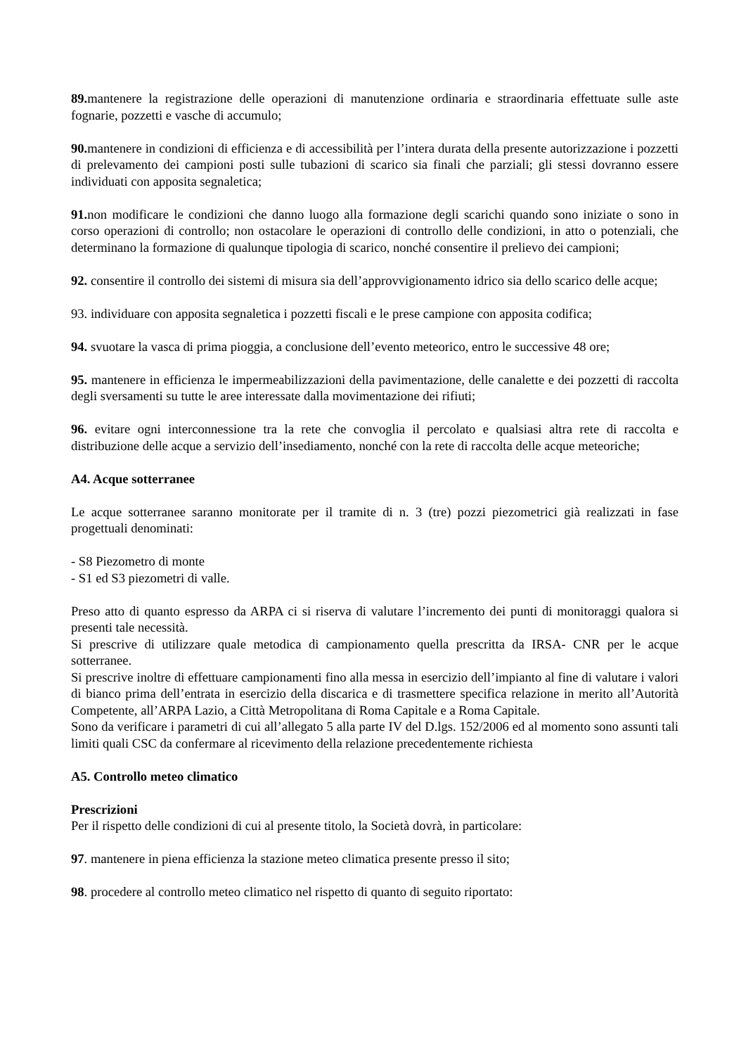89. mantenere la registrazione delle operazioni di manutenzione ordinaria e straordinaria effettuate sulle aste fognarie, pozzetti e vasche di accumulo;
90. mantenere in condizioni di efficienza e di accessibilità per l’intera durata della presente autorizzazione i pozzetti di prelevamento dei campioni posti sulle tubazioni di scarico sia finali che parziali; gli stessi dovranno essere individuati con apposita segnaletica;
91. non modificare le condizioni che danno luogo alla formazione degli scarichi quando sono iniziate o sono in corso operazioni di controllo; non ostacolare le operazioni di controllo delle condizioni, in atto o potenziali, che determinano la formazione di qualunque tipologia di scarico, nonché consentire il prelievo dei campioni;
92. consentire il controllo dei sistemi di misura sia dell’approvvigionamento idrico sia dello scarico delle acque;
93. individuare con apposita segnaletica i pozzetti fiscali e le prese campione con apposita codifica;
94. svuotare la vasca di prima pioggia, a conclusione dell’evento meteorico, entro le successive 48 ore;
95. mantenere in efficienza le impermeabilizzazioni della pavimentazione, delle canalette e dei pozzetti di raccolta degli sversamenti su tutte le aree interessate dalla movimentazione dei rifiuti;
96. evitare ogni interconnessione tra la rete che convoglia il percolato e qualsiasi altra rete di raccolta e distribuzione delle acque a servizio dell’insediamento, nonché con la rete di raccolta delle acque meteoriche;
A4. Acque sotterranee
Le acque sotterranee saranno monitorate per il tramite di n. 3 (tre) pozzi piezometrici già realizzati in fase progettuali denominati:
- S8 Piezometro di monte
- S1 ed S3 piezometri di valle.
Preso atto di quanto espresso da ARPA ci si riserva di valutare l’incremento dei punti di monitoraggi qualora si presenti tale necessità.
Si prescrive di utilizzare quale metodica di campionamento quella prescritta da IRSA- CNR per le acque sotterranee.
Si prescrive inoltre di effettuare campionamenti fino alla messa in esercizio dell’impianto al fine di valutare i valori di bianco prima dell’entrata in esercizio della discarica e di trasmettere specifica relazione in merito all’Autorità Competente, all’ARPA Lazio, a Città Metropolitana di Roma Capitale e a Roma Capitale.
Sono da verificare i parametri di cui all’allegato 5 alla parte IV del D.lgs. 152/2006 ed al momento sono assunti tali limiti quali CSC da confermare al ricevimento della relazione precedentemente richiesta
A5. Controllo meteo climatico
Prescrizioni
Per il rispetto delle condizioni di cui al presente titolo, la Società dovrà, in particolare:
97. mantenere in piena efficienza la stazione meteo climatica presente presso il sito;
98. procedere al controllo meteo climatico nel rispetto di quanto di seguito riportato: